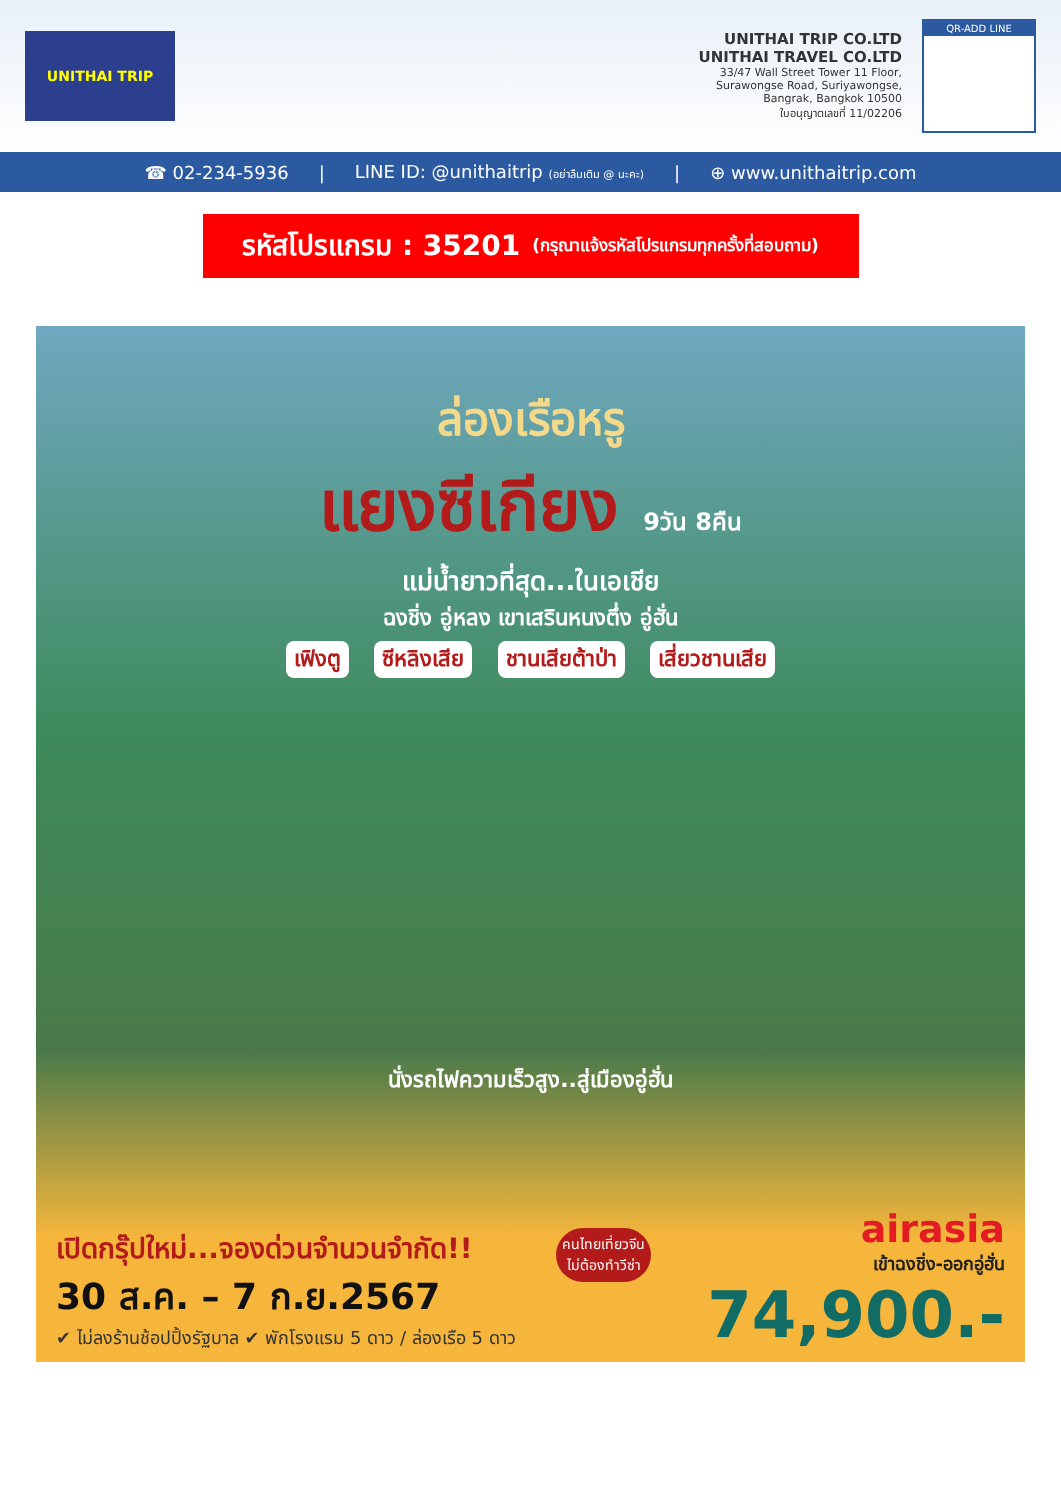UNITHAI TRIP
UNITHAI TRIP CO.LTD
UNITHAI TRAVEL CO.LTD
33/47 Wall Street Tower 11 Floor,
Surawongse Road, Suriyawongse,
Bangrak, Bangkok 10500
ใบอนุญาตเลขที่ 11/02206
QR-ADD LINE
☎ 02-234-5936 | LINE ID: @unithaitrip (อย่าลืมเติม @ นะคะ) | ⊕ www.unithaitrip.com
รหัสโปรแกรม : 35201 (กรุณาแจ้งรหัสโปรแกรมทุกครั้งที่สอบถาม)
ล่องเรือหรู
แยงซีเกียง 9วัน 8คืน
แม่น้ำยาวที่สุด...ในเอเชีย
ฉงชิ่ง อู่หลง เขาเสรินหนงตึ่ง อู่ฮั่น
เฟิงตู ซีหลิงเสีย ชานเสียต้าป่า เสี่ยวชานเสีย
นั่งรถไฟความเร็วสูง..สู่เมืองอู่ฮั่น
เปิดกรุ๊ปใหม่...จองด่วนจำนวนจำกัด!!
30 ส.ค. – 7 ก.ย.2567
✔ ไม่ลงร้านช้อปปิ้งรัฐบาล ✔ พักโรงแรม 5 ดาว / ล่องเรือ 5 ดาว
คนไทยเที่ยวจีน
ไม่ต้องทำวีซ่า
airasia
เข้าฉงชิ่ง-ออกอู่ฮั่น
74,900.-